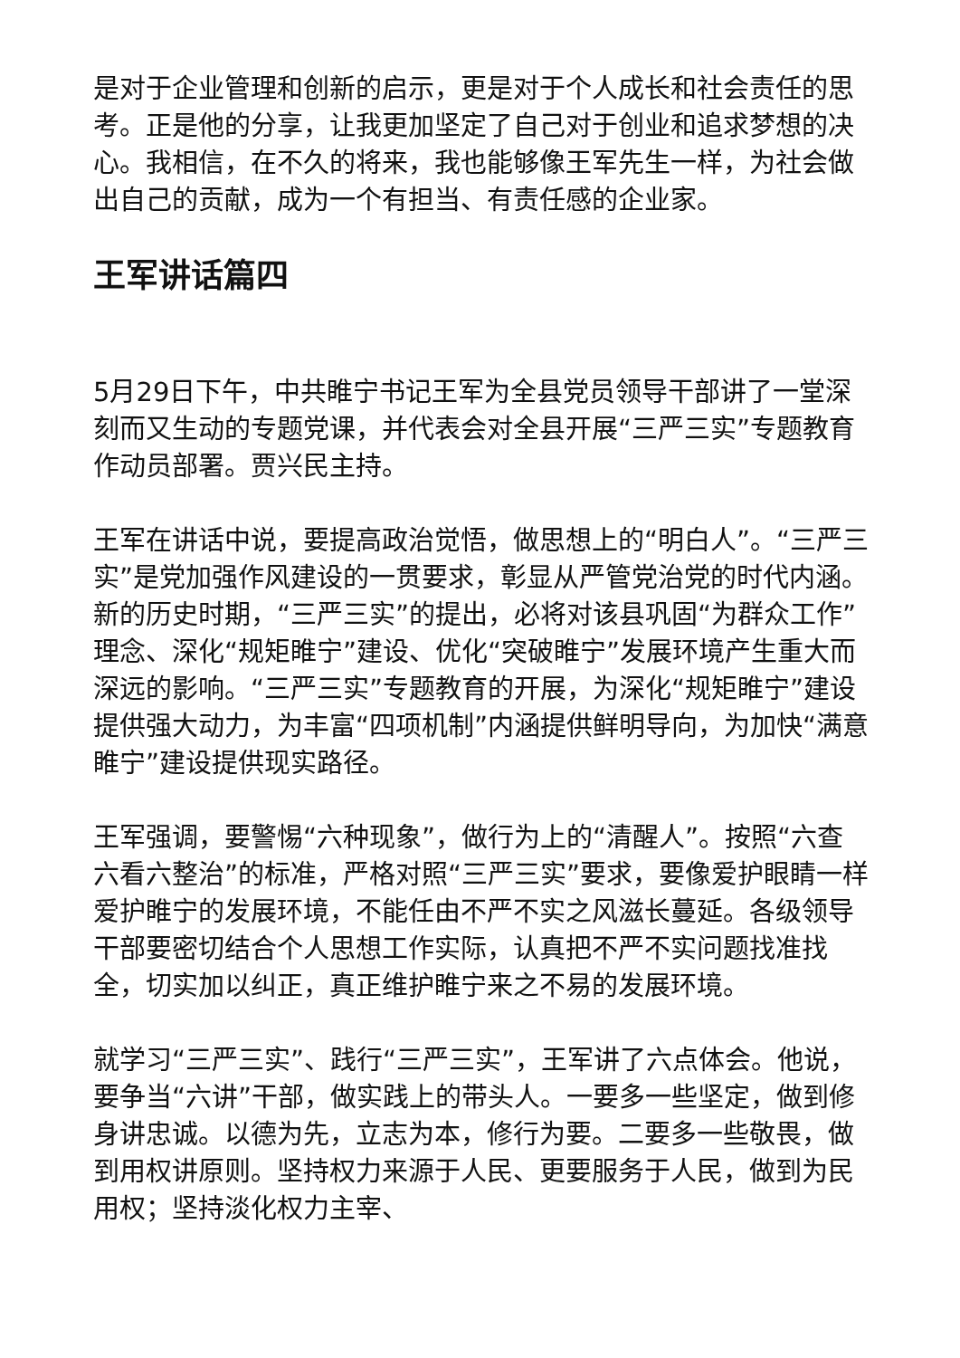是对于企业管理和创新的启示，更是对于个人成长和社会责任的思考。正是他的分享，让我更加坚定了自己对于创业和追求梦想的决心。我相信，在不久的将来，我也能够像王军先生一样，为社会做出自己的贡献，成为一个有担当、有责任感的企业家。
王军讲话篇四
5月29日下午，中共睢宁书记王军为全县党员领导干部讲了一堂深刻而又生动的专题党课，并代表会对全县开展“三严三实”专题教育作动员部署。贾兴民主持。
王军在讲话中说，要提高政治觉悟，做思想上的“明白人”。“三严三实”是党加强作风建设的一贯要求，彰显从严管党治党的时代内涵。新的历史时期，“三严三实”的提出，必将对该县巩固“为群众工作”理念、深化“规矩睢宁”建设、优化“突破睢宁”发展环境产生重大而深远的影响。“三严三实”专题教育的开展，为深化“规矩睢宁”建设提供强大动力，为丰富“四项机制”内涵提供鲜明导向，为加快“满意睢宁”建设提供现实路径。
王军强调，要警惕“六种现象”，做行为上的“清醒人”。按照“六查六看六整治”的标准，严格对照“三严三实”要求，要像爱护眼睛一样爱护睢宁的发展环境，不能任由不严不实之风滋长蔓延。各级领导干部要密切结合个人思想工作实际，认真把不严不实问题找准找全，切实加以纠正，真正维护睢宁来之不易的发展环境。
就学习“三严三实”、践行“三严三实”，王军讲了六点体会。他说，要争当“六讲”干部，做实践上的带头人。一要多一些坚定，做到修身讲忠诚。以德为先，立志为本，修行为要。二要多一些敬畏，做到用权讲原则。坚持权力来源于人民、更要服务于人民，做到为民用权；坚持淡化权力主宰、